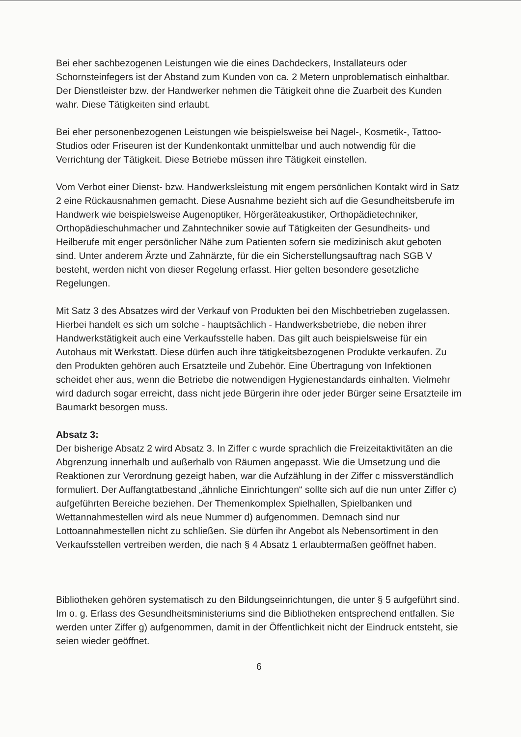Bei eher sachbezogenen Leistungen wie die eines Dachdeckers, Installateurs oder Schornsteinfegers ist der Abstand zum Kunden von ca. 2 Metern unproblematisch einhaltbar. Der Dienstleister bzw. der Handwerker nehmen die Tätigkeit ohne die Zuarbeit des Kunden wahr. Diese Tätigkeiten sind erlaubt.
Bei eher personenbezogenen Leistungen wie beispielsweise bei Nagel-, Kosmetik-, Tattoo-Studios oder Friseuren ist der Kundenkontakt unmittelbar und auch notwendig für die Verrichtung der Tätigkeit. Diese Betriebe müssen ihre Tätigkeit einstellen.
Vom Verbot einer Dienst- bzw. Handwerksleistung mit engem persönlichen Kontakt wird in Satz 2 eine Rückausnahmen gemacht. Diese Ausnahme bezieht sich auf die Gesundheitsberufe im Handwerk wie beispielsweise Augenoptiker, Hörgeräteakustiker, Orthopädietechniker, Orthopädieschuhmacher und Zahntechniker sowie auf Tätigkeiten der Gesundheits- und Heilberufe mit enger persönlicher Nähe zum Patienten sofern sie medizinisch akut geboten sind. Unter anderem Ärzte und Zahnärzte, für die ein Sicherstellungsauftrag nach SGB V besteht, werden nicht von dieser Regelung erfasst. Hier gelten besondere gesetzliche Regelungen.
Mit Satz 3 des Absatzes wird der Verkauf von Produkten bei den Mischbetrieben zugelassen. Hierbei handelt es sich um solche - hauptsächlich - Handwerksbetriebe, die neben ihrer Handwerkstätigkeit auch eine Verkaufsstelle haben. Das gilt auch beispielsweise für ein Autohaus mit Werkstatt. Diese dürfen auch ihre tätigkeitsbezogenen Produkte verkaufen. Zu den Produkten gehören auch Ersatzteile und Zubehör. Eine Übertragung von Infektionen scheidet eher aus, wenn die Betriebe die notwendigen Hygienestandards einhalten. Vielmehr wird dadurch sogar erreicht, dass nicht jede Bürgerin ihre oder jeder Bürger seine Ersatzteile im Baumarkt besorgen muss.
Absatz 3:
Der bisherige Absatz 2 wird Absatz 3. In Ziffer c wurde sprachlich die Freizeitaktivitäten an die Abgrenzung innerhalb und außerhalb von Räumen angepasst. Wie die Umsetzung und die Reaktionen zur Verordnung gezeigt haben, war die Aufzählung in der Ziffer c missverständlich formuliert. Der Auffangtatbestand „ähnliche Einrichtungen“ sollte sich auf die nun unter Ziffer c) aufgeführten Bereiche beziehen. Der Themenkomplex Spielhallen, Spielbanken und Wettannahmestellen wird als neue Nummer d) aufgenommen. Demnach sind nur Lottoannahmestellen nicht zu schließen. Sie dürfen ihr Angebot als Nebensortiment in den Verkaufsstellen vertreiben werden, die nach § 4 Absatz 1 erlaubtermaßen geöffnet haben.
Bibliotheken gehören systematisch zu den Bildungseinrichtungen, die unter § 5 aufgeführt sind. Im o. g. Erlass des Gesundheitsministeriums sind die Bibliotheken entsprechend entfallen. Sie werden unter Ziffer g) aufgenommen, damit in der Öffentlichkeit nicht der Eindruck entsteht, sie seien wieder geöffnet.
6